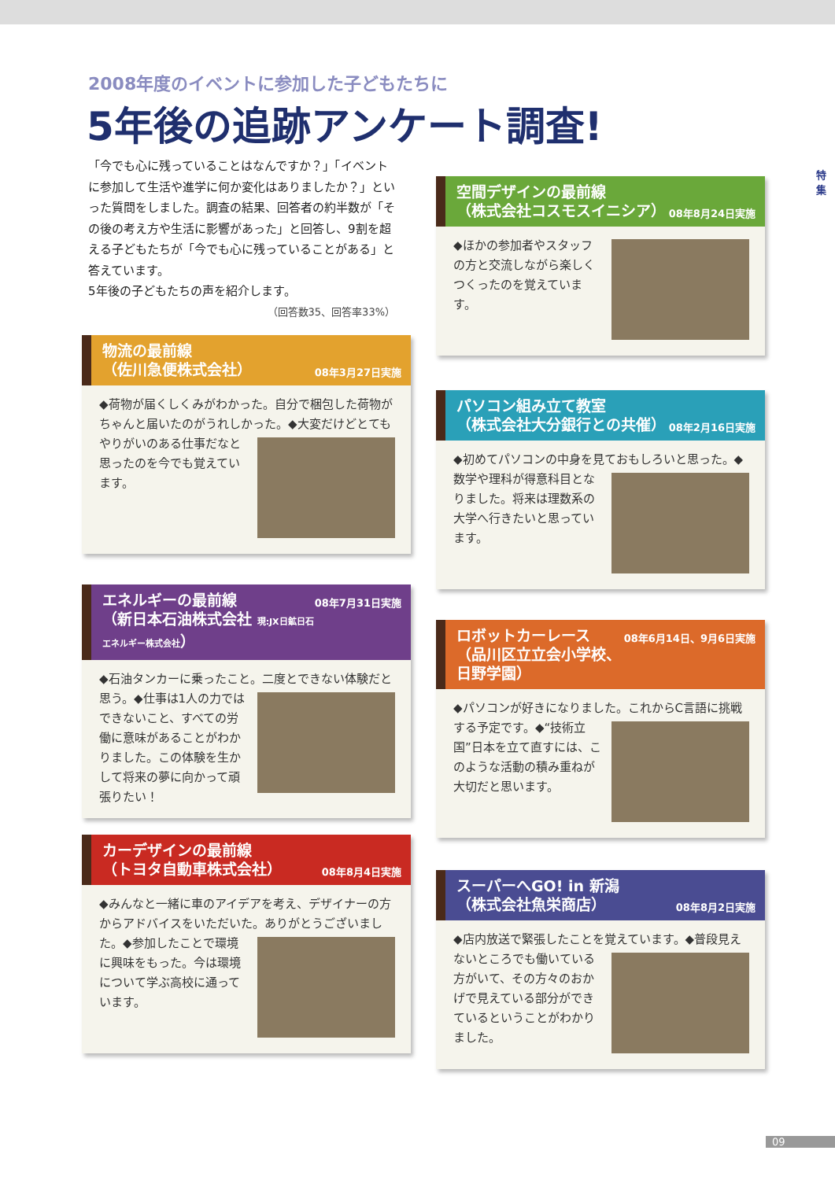2008年度のイベントに参加した子どもたちに
5年後の追跡アンケート調査!
特 集
「今でも心に残っていることはなんですか？」「イベントに参加して生活や進学に何か変化はありましたか？」といった質問をしました。調査の結果、回答者の約半数が「その後の考え方や生活に影響があった」と回答し、9割を超える子どもたちが「今でも心に残っていることがある」と答えています。
5年後の子どもたちの声を紹介します。
（回答数35、回答率33%）
物流の最前線
（佐川急便株式会社） 08年3月27日実施
◆荷物が届くしくみがわかった。自分で梱包した荷物がちゃんと届いたのがうれしかった。
◆大変だけどとてもやりがいのある仕事だなと思ったのを今でも覚えています。
エネルギーの最前線 08年7月31日実施
（新日本石油株式会社 現:JX日鉱日石エネルギー株式会社）
◆石油タンカーに乗ったこと。二度とできない体験だと思う。
◆仕事は1人の力ではできないこと、すべての労働に意味があることがわかりました。この体験を生かして将来の夢に向かって頑張りたい！
カーデザインの最前線
（トヨタ自動車株式会社） 08年8月4日実施
◆みんなと一緒に車のアイデアを考え、デザイナーの方からアドバイスをいただいた。ありがとうございました。
◆参加したことで環境に興味をもった。今は環境について学ぶ高校に通っています。
空間デザインの最前線
（株式会社コスモスイニシア） 08年8月24日実施
◆ほかの参加者やスタッフの方と交流しながら楽しくつくったのを覚えています。
パソコン組み立て教室
（株式会社大分銀行との共催） 08年2月16日実施
◆初めてパソコンの中身を見ておもしろいと思った。
◆数学や理科が得意科目となりました。将来は理数系の大学へ行きたいと思っています。
ロボットカーレース 08年6月14日、9月6日実施
（品川区立立会小学校、日野学園）
◆パソコンが好きになりました。これからC言語に挑戦する予定です。
◆“技術立国”日本を立て直すには、このような活動の積み重ねが大切だと思います。
スーパーへGO! in 新潟
（株式会社魚栄商店） 08年8月2日実施
◆店内放送で緊張したことを覚えています。
◆普段見えないところでも働いている方がいて、その方々のおかげで見えている部分ができているということがわかりました。
09